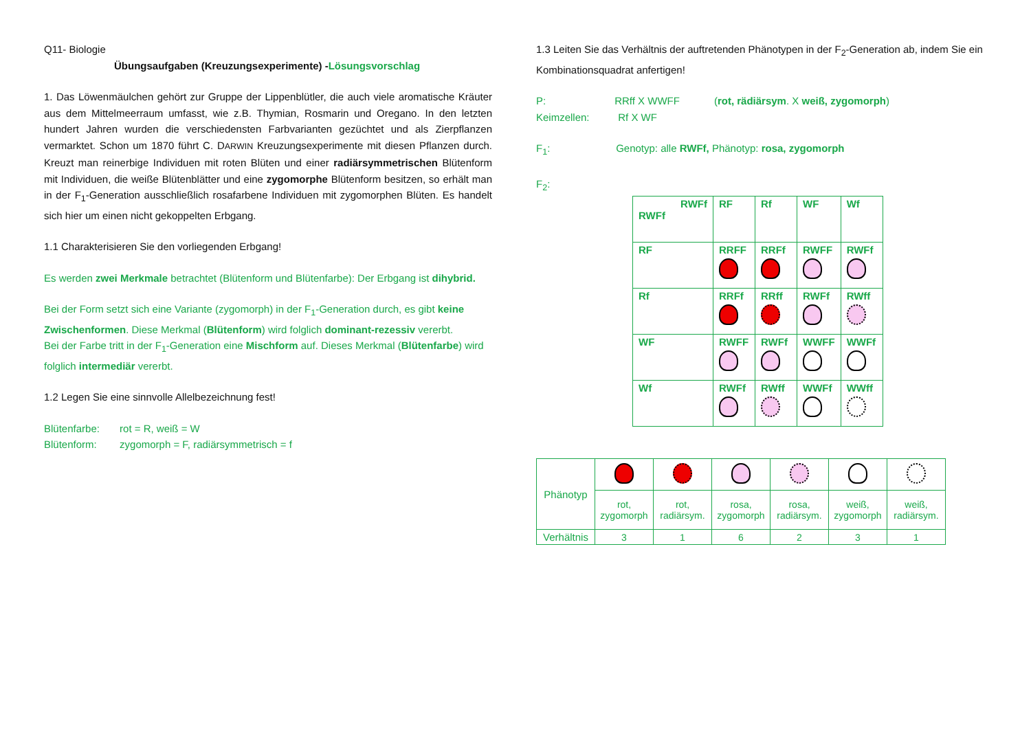Q11- Biologie
Übungsaufgaben (Kreuzungsexperimente) -Lösungsvorschlag
1. Das Löwenmäulchen gehört zur Gruppe der Lippenblütler, die auch viele aromatische Kräuter aus dem Mittelmeerraum umfasst, wie z.B. Thymian, Rosmarin und Oregano. In den letzten hundert Jahren wurden die verschiedensten Farbvarianten gezüchtet und als Zierpflanzen vermarktet. Schon um 1870 führt C. DARWIN Kreuzungsexperimente mit diesen Pflanzen durch. Kreuzt man reinerbige Individuen mit roten Blüten und einer radiärsymmetrischen Blütenform mit Individuen, die weiße Blütenblätter und eine zygomorphe Blütenform besitzen, so erhält man in der F<sub>1</sub>-Generation ausschließlich rosafarbene Individuen mit zygomorphen Blüten. Es handelt sich hier um einen nicht gekoppelten Erbgang.
1.1 Charakterisieren Sie den vorliegenden Erbgang!
Es werden zwei Merkmale betrachtet (Blütenform und Blütenfarbe): Der Erbgang ist dihybrid.
Bei der Form setzt sich eine Variante (zygomorph) in der F<sub>1</sub>-Generation durch, es gibt keine Zwischenformen. Diese Merkmal (Blütenform) wird folglich dominant-rezessiv vererbt.
Bei der Farbe tritt in der F<sub>1</sub>-Generation eine Mischform auf. Dieses Merkmal (Blütenfarbe) wird folglich intermediär vererbt.
1.2 Legen Sie eine sinnvolle Allelbezeichnung fest!
Blütenfarbe: rot = R, weiß = W
Blütenform: zygomorph = F, radiärsymmetrisch = f
1.3 Leiten Sie das Verhältnis der auftretenden Phänotypen in der F<sub>2</sub>-Generation ab, indem Sie ein Kombinationsquadrat anfertigen!
P: RRff X WWFF (rot, rädiärsym. X weiß, zygomorph)
Keimzellen: Rf X WF
F<sub>1</sub>: Genotyp: alle RWFf, Phänotyp: rosa, zygomorph
F<sub>2</sub>:
| RWFf RWFf | RF | Rf | WF | Wf |
| RF | RRFF | RRFf | RWFF | RWFf |
| Rf | RRFf | RRff | RWFf | RWff |
| WF | RWFF | RWFf | WWFF | WWFf |
| Wf | RWFf | RWff | WWFf | WWff |
| Phänotyp | | | | | | |
| | rot, zygomorph | rot, radiärsym. | rosa, zygomorph | rosa, radiärsym. | weiß, zygomorph | weiß, radiärsym. |
| Verhältnis | 3 | 1 | 6 | 2 | 3 | 1 |